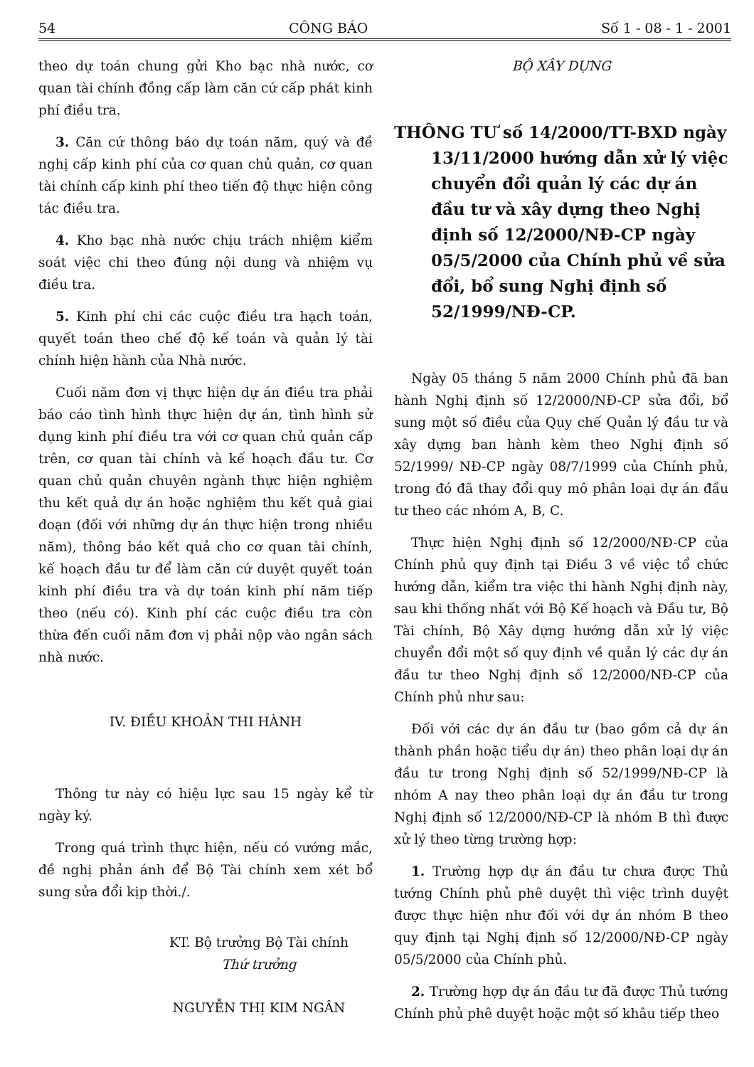54 CÔNG BÁO Số 1 - 08 - 1 - 2001
theo dự toán chung gửi Kho bạc nhà nước, cơ quan tài chính đồng cấp làm căn cứ cấp phát kinh phí điều tra.
3. Căn cứ thông báo dự toán năm, quý và đề nghị cấp kinh phí của cơ quan chủ quản, cơ quan tài chính cấp kinh phí theo tiến độ thực hiện công tác điều tra.
4. Kho bạc nhà nước chịu trách nhiệm kiểm soát việc chi theo đúng nội dung và nhiệm vụ điều tra.
5. Kinh phí chi các cuộc điều tra hạch toán, quyết toán theo chế độ kế toán và quản lý tài chính hiện hành của Nhà nước.
Cuối năm đơn vị thực hiện dự án điều tra phải báo cáo tình hình thực hiện dự án, tình hình sử dụng kinh phí điều tra với cơ quan chủ quản cấp trên, cơ quan tài chính và kế hoạch đầu tư. Cơ quan chủ quản chuyên ngành thực hiện nghiệm thu kết quả dự án hoặc nghiệm thu kết quả giai đoạn (đối với những dự án thực hiện trong nhiều năm), thông báo kết quả cho cơ quan tài chính, kế hoạch đầu tư để làm căn cứ duyệt quyết toán kinh phí điều tra và dự toán kinh phí năm tiếp theo (nếu có). Kinh phí các cuộc điều tra còn thừa đến cuối năm đơn vị phải nộp vào ngân sách nhà nước.
IV. ĐIỀU KHOẢN THI HÀNH
Thông tư này có hiệu lực sau 15 ngày kể từ ngày ký.
Trong quá trình thực hiện, nếu có vướng mắc, đề nghị phản ánh để Bộ Tài chính xem xét bổ sung sửa đổi kịp thời./.
KT. Bộ trưởng Bộ Tài chính
Thứ trưởng
NGUYỄN THỊ KIM NGÂN
BỘ XÂY DỰNG
THÔNG TƯ số 14/2000/TT-BXD ngày 13/11/2000 hướng dẫn xử lý việc chuyển đổi quản lý các dự án đầu tư và xây dựng theo Nghị định số 12/2000/NĐ-CP ngày 05/5/2000 của Chính phủ về sửa đổi, bổ sung Nghị định số 52/1999/NĐ-CP.
Ngày 05 tháng 5 năm 2000 Chính phủ đã ban hành Nghị định số 12/2000/NĐ-CP sửa đổi, bổ sung một số điều của Quy chế Quản lý đầu tư và xây dựng ban hành kèm theo Nghị định số 52/1999/ NĐ-CP ngày 08/7/1999 của Chính phủ, trong đó đã thay đổi quy mô phân loại dự án đầu tư theo các nhóm A, B, C.
Thực hiện Nghị định số 12/2000/NĐ-CP của Chính phủ quy định tại Điều 3 về việc tổ chức hướng dẫn, kiểm tra việc thi hành Nghị định này, sau khi thống nhất với Bộ Kế hoạch và Đầu tư, Bộ Tài chính, Bộ Xây dựng hướng dẫn xử lý việc chuyển đổi một số quy định về quản lý các dự án đầu tư theo Nghị định số 12/2000/NĐ-CP của Chính phủ như sau:
Đối với các dự án đầu tư (bao gồm cả dự án thành phần hoặc tiểu dự án) theo phân loại dự án đầu tư trong Nghị định số 52/1999/NĐ-CP là nhóm A nay theo phân loại dự án đầu tư trong Nghị định số 12/2000/NĐ-CP là nhóm B thì được xử lý theo từng trường hợp:
1. Trường hợp dự án đầu tư chưa được Thủ tướng Chính phủ phê duyệt thì việc trình duyệt được thực hiện như đối với dự án nhóm B theo quy định tại Nghị định số 12/2000/NĐ-CP ngày 05/5/2000 của Chính phủ.
2. Trường hợp dự án đầu tư đã được Thủ tướng Chính phủ phê duyệt hoặc một số khâu tiếp theo